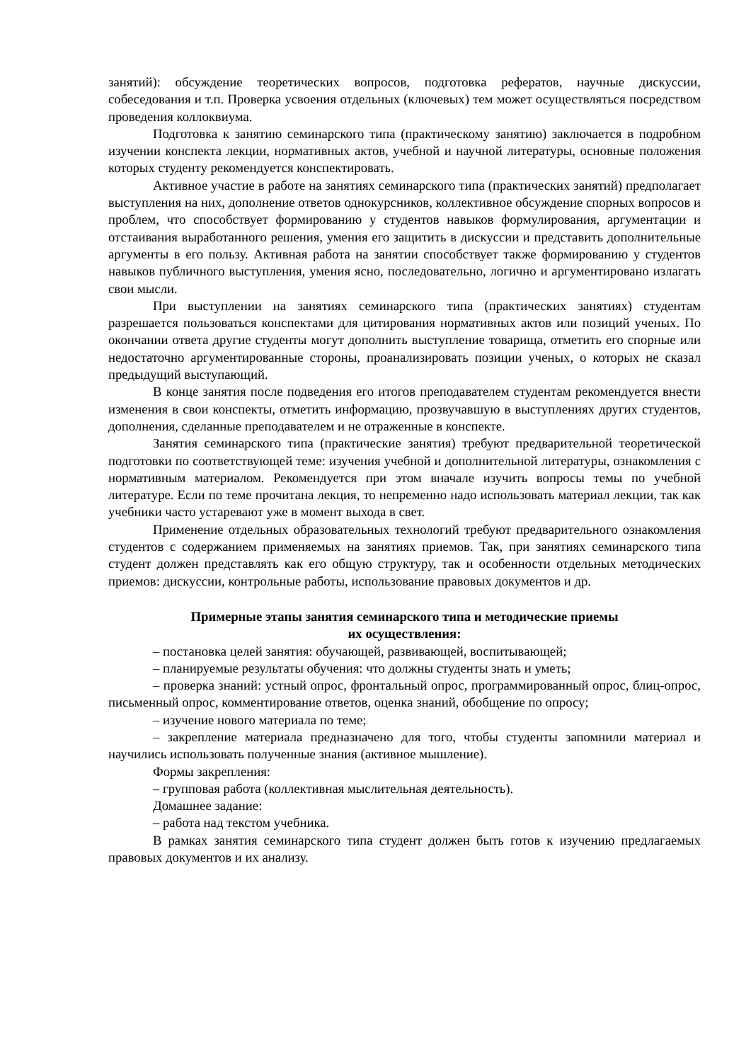занятий): обсуждение теоретических вопросов, подготовка рефератов, научные дискуссии, собеседования и т.п. Проверка усвоения отдельных (ключевых) тем может осуществляться посредством проведения коллоквиума.
Подготовка к занятию семинарского типа (практическому занятию) заключается в подробном изучении конспекта лекции, нормативных актов, учебной и научной литературы, основные положения которых студенту рекомендуется конспектировать.
Активное участие в работе на занятиях семинарского типа (практических занятий) предполагает выступления на них, дополнение ответов однокурсников, коллективное обсуждение спорных вопросов и проблем, что способствует формированию у студентов навыков формулирования, аргументации и отстаивания выработанного решения, умения его защитить в дискуссии и представить дополнительные аргументы в его пользу. Активная работа на занятии способствует также формированию у студентов навыков публичного выступления, умения ясно, последовательно, логично и аргументировано излагать свои мысли.
При выступлении на занятиях семинарского типа (практических занятиях) студентам разрешается пользоваться конспектами для цитирования нормативных актов или позиций ученых. По окончании ответа другие студенты могут дополнить выступление товарища, отметить его спорные или недостаточно аргументированные стороны, проанализировать позиции ученых, о которых не сказал предыдущий выступающий.
В конце занятия после подведения его итогов преподавателем студентам рекомендуется внести изменения в свои конспекты, отметить информацию, прозвучавшую в выступлениях других студентов, дополнения, сделанные преподавателем и не отраженные в конспекте.
Занятия семинарского типа (практические занятия) требуют предварительной теоретической подготовки по соответствующей теме: изучения учебной и дополнительной литературы, ознакомления с нормативным материалом. Рекомендуется при этом вначале изучить вопросы темы по учебной литературе. Если по теме прочитана лекция, то непременно надо использовать материал лекции, так как учебники часто устаревают уже в момент выхода в свет.
Применение отдельных образовательных технологий требуют предварительного ознакомления студентов с содержанием применяемых на занятиях приемов. Так, при занятиях семинарского типа студент должен представлять как его общую структуру, так и особенности отдельных методических приемов: дискуссии, контрольные работы, использование правовых документов и др.
Примерные этапы занятия семинарского типа и методические приемы
их осуществления:
– постановка целей занятия: обучающей, развивающей, воспитывающей;
– планируемые результаты обучения: что должны студенты знать и уметь;
– проверка знаний: устный опрос, фронтальный опрос, программированный опрос, блиц-опрос, письменный опрос, комментирование ответов, оценка знаний, обобщение по опросу;
– изучение нового материала по теме;
– закрепление материала предназначено для того, чтобы студенты запомнили материал и научились использовать полученные знания (активное мышление).
Формы закрепления:
– групповая работа (коллективная мыслительная деятельность).
Домашнее задание:
– работа над текстом учебника.
В рамках занятия семинарского типа студент должен быть готов к изучению предлагаемых правовых документов и их анализу.